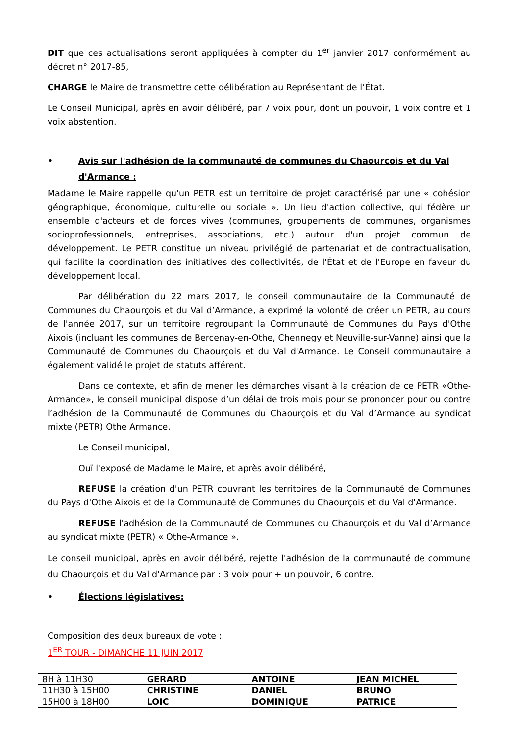DIT que ces actualisations seront appliquées à compter du 1<sup>er</sup> janvier 2017 conformément au décret n° 2017-85,
CHARGE le Maire de transmettre cette délibération au Représentant de l’État.
Le Conseil Municipal, après en avoir délibéré, par 7 voix pour, dont un pouvoir, 1 voix contre et 1 voix abstention.
• Avis sur l'adhésion de la communauté de communes du Chaourcois et du Val d'Armance :
Madame le Maire rappelle qu'un PETR est un territoire de projet caractérisé par une « cohésion géographique, économique, culturelle ou sociale ». Un lieu d'action collective, qui fédère un ensemble d'acteurs et de forces vives (communes, groupements de communes, organismes socioprofessionnels, entreprises, associations, etc.) autour d'un projet commun de développement. Le PETR constitue un niveau privilégié de partenariat et de contractualisation, qui facilite la coordination des initiatives des collectivités, de l'État et de l'Europe en faveur du développement local.
Par délibération du 22 mars 2017, le conseil communautaire de la Communauté de Communes du Chaourçois et du Val d’Armance, a exprimé la volonté de créer un PETR, au cours de l'année 2017, sur un territoire regroupant la Communauté de Communes du Pays d'Othe Aixois (incluant les communes de Bercenay-en-Othe, Chennegy et Neuville-sur-Vanne) ainsi que la Communauté de Communes du Chaourçois et du Val d'Armance. Le Conseil communautaire a également validé le projet de statuts afférent.
Dans ce contexte, et afin de mener les démarches visant à la création de ce PETR «Othe-Armance», le conseil municipal dispose d’un délai de trois mois pour se prononcer pour ou contre l’adhésion de la Communauté de Communes du Chaourçois et du Val d’Armance au syndicat mixte (PETR) Othe Armance.
Le Conseil municipal,
Ouï l'exposé de Madame le Maire, et après avoir délibéré,
REFUSE la création d'un PETR couvrant les territoires de la Communauté de Communes du Pays d'Othe Aixois et de la Communauté de Communes du Chaourçois et du Val d'Armance.
REFUSE l'adhésion de la Communauté de Communes du Chaourçois et du Val d’Armance au syndicat mixte (PETR) « Othe-Armance ».
Le conseil municipal, après en avoir délibéré, rejette l'adhésion de la communauté de commune du Chaourçois et du Val d'Armance par : 3 voix pour + un pouvoir, 6 contre.
• Élections législatives:
Composition des deux bureaux de vote :
1<sup>ER</sup> TOUR - DIMANCHE 11 JUIN 2017
| 8H à 11H30 | GERARD | ANTOINE | JEAN MICHEL |
| 11H30 à 15H00 | CHRISTINE | DANIEL | BRUNO |
| 15H00 à 18H00 | LOIC | DOMINIQUE | PATRICE |